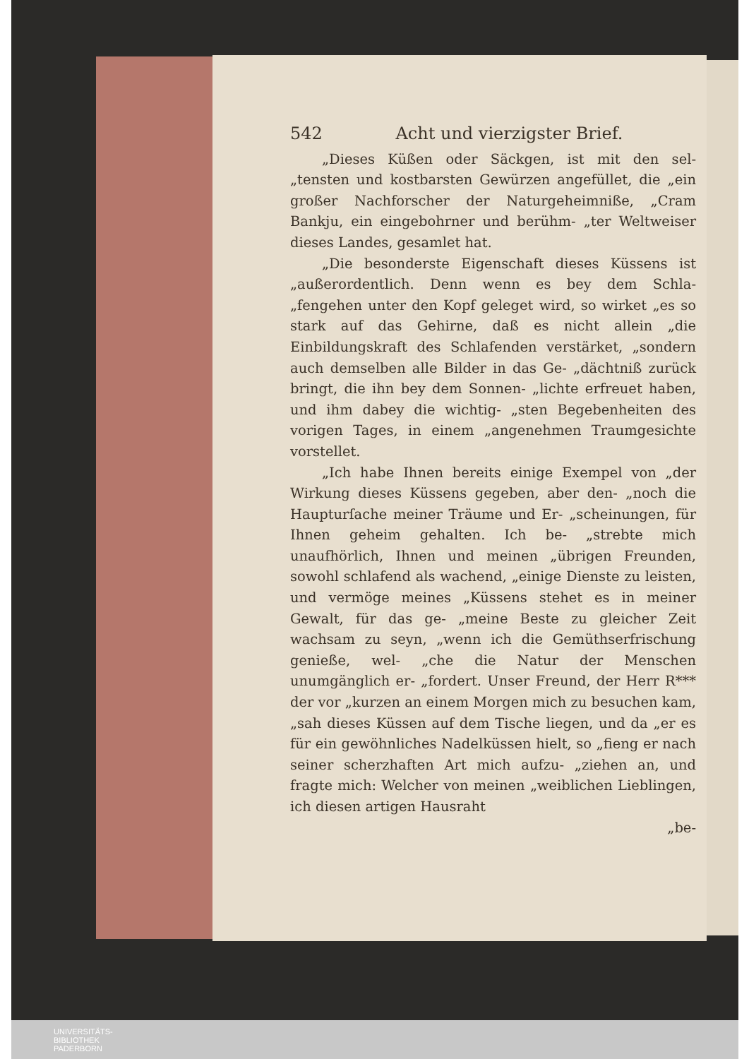542 Acht und vierzigster Brief.
„Dieses Küßen oder Säckgen, ist mit den sel- „tensten und kostbarsten Gewürzen angefüllet, die „ein großer Nachforscher der Naturgeheimniße, „Cram Bankju, ein eingebohrner und berühm- „ter Weltweiser dieses Landes, gesamlet hat.
„Die besonderste Eigenschaft dieses Küssens ist „außerordentlich. Denn wenn es bey dem Schla- „fengehen unter den Kopf geleget wird, so wirket „es so stark auf das Gehirne, daß es nicht allein „die Einbildungskraft des Schlafenden verstärket, „sondern auch demselben alle Bilder in das Ge- „dächtniß zurück bringt, die ihn bey dem Sonnen- „lichte erfreuet haben, und ihm dabey die wichtig- „sten Begebenheiten des vorigen Tages, in einem „angenehmen Traumgesichte vorstellet.
„Ich habe Ihnen bereits einige Exempel von „der Wirkung dieses Küssens gegeben, aber den- „noch die Haupturſache meiner Träume und Er- „scheinungen, für Ihnen geheim gehalten. Ich be- „strebte mich unaufhörlich, Ihnen und meinen „übrigen Freunden, sowohl schlafend als wachend, „einige Dienste zu leisten, und vermöge meines „Küssens stehet es in meiner Gewalt, für das ge- „meine Beste zu gleicher Zeit wachsam zu seyn, „wenn ich die Gemüthserfrischung genieße, wel- „che die Natur der Menschen unumgänglich er- „fordert. Unser Freund, der Herr R*** der vor „kurzen an einem Morgen mich zu besuchen kam, „sah dieses Küssen auf dem Tische liegen, und da „er es für ein gewöhnliches Nadelküssen hielt, so „fieng er nach seiner scherzhaften Art mich aufzu- „ziehen an, und fragte mich: Welcher von meinen „weiblichen Lieblingen, ich diesen artigen Hausraht
„be-
UNIVERSITÄTS-
BIBLIOTHEK
PADERBORN